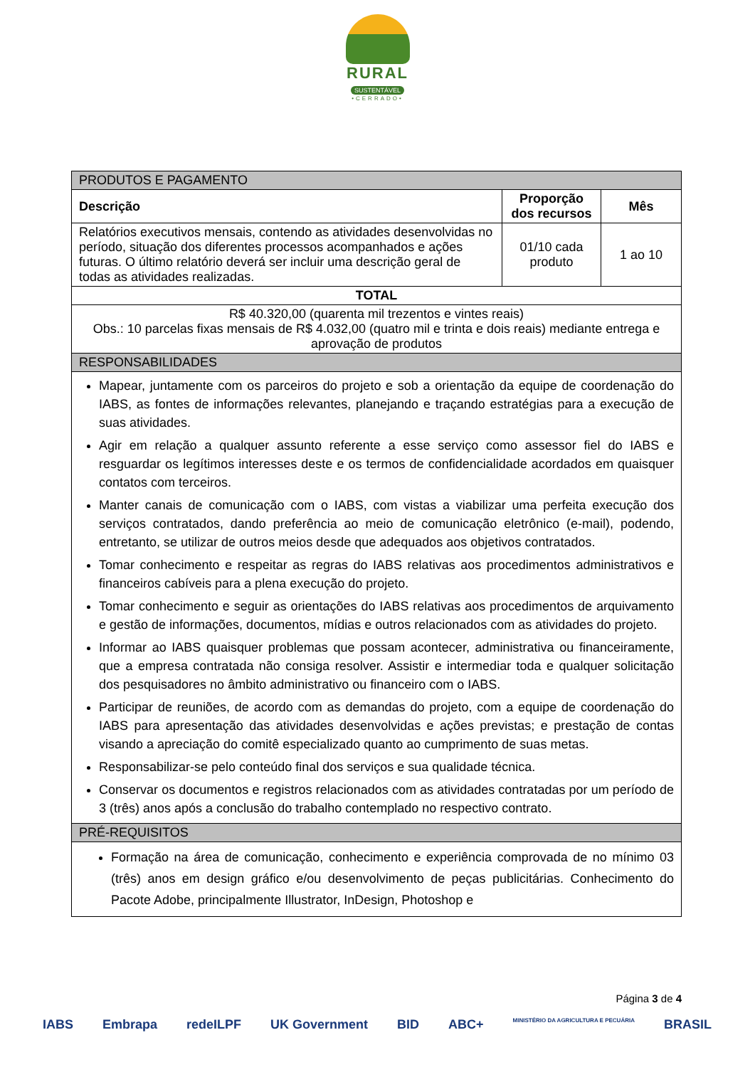RURAL
SUSTENTÁVEL
•CERRADO•
| PRODUTOS E PAGAMENTO | | |
| --- | --- | --- |
| Descrição | Proporção dos recursos | Mês |
| Relatórios executivos mensais, contendo as atividades desenvolvidas no período, situação dos diferentes processos acompanhados e ações futuras. O último relatório deverá ser incluir uma descrição geral de todas as atividades realizadas. | 01/10 cada produto | 1 ao 10 |
| TOTAL | | |
| R$ 40.320,00 (quarenta mil trezentos e vintes reais) Obs.: 10 parcelas fixas mensais de R$ 4.032,00 (quatro mil e trinta e dois reais) mediante entrega e aprovação de produtos | | |
| RESPONSABILIDADES | | |
| Mapear, juntamente com os parceiros do projeto e sob a orientação da equipe de coordenação do IABS, as fontes de informações relevantes, planejando e traçando estratégias para a execução de suas atividades. Agir em relação a qualquer assunto referente a esse serviço como assessor fiel do IABS e resguardar os legítimos interesses deste e os termos de confidencialidade acordados em quaisquer contatos com terceiros. Manter canais de comunicação com o IABS, com vistas a viabilizar uma perfeita execução dos serviços contratados, dando preferência ao meio de comunicação eletrônico (e-mail), podendo, entretanto, se utilizar de outros meios desde que adequados aos objetivos contratados. Tomar conhecimento e respeitar as regras do IABS relativas aos procedimentos administrativos e financeiros cabíveis para a plena execução do projeto. Tomar conhecimento e seguir as orientações do IABS relativas aos procedimentos de arquivamento e gestão de informações, documentos, mídias e outros relacionados com as atividades do projeto. Informar ao IABS quaisquer problemas que possam acontecer, administrativa ou financeiramente, que a empresa contratada não consiga resolver. Assistir e intermediar toda e qualquer solicitação dos pesquisadores no âmbito administrativo ou financeiro com o IABS. Participar de reuniões, de acordo com as demandas do projeto, com a equipe de coordenação do IABS para apresentação das atividades desenvolvidas e ações previstas; e prestação de contas visando a apreciação do comitê especializado quanto ao cumprimento de suas metas. Responsabilizar-se pelo conteúdo final dos serviços e sua qualidade técnica. Conservar os documentos e registros relacionados com as atividades contratadas por um período de 3 (três) anos após a conclusão do trabalho contemplado no respectivo contrato. | | |
| PRÉ-REQUISITOS | | |
| Formação na área de comunicação, conhecimento e experiência comprovada de no mínimo 03 (três) anos em design gráfico e/ou desenvolvimento de peças publicitárias. Conhecimento do Pacote Adobe, principalmente Illustrator, InDesign, Photoshop e | | |
Página 3 de 4
IABS Embrapa redeILPF UK Government BID ABC+ MINISTÉRIO DA AGRICULTURA E PECUÁRIA BRASIL